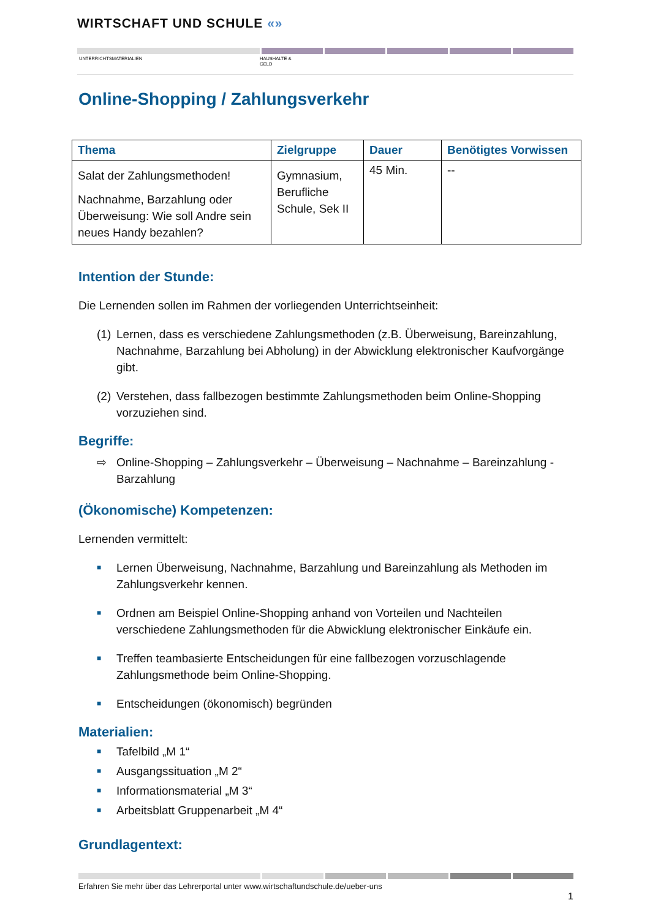WIRTSCHAFT UND SCHULE «»
UNTERRICHTSMATERIALIEN HAUSHALTE &
GELD
Online-Shopping / Zahlungsverkehr
| Thema | Zielgruppe | Dauer | Benötigtes Vorwissen |
| --- | --- | --- | --- |
| Salat der Zahlungsmethoden! Nachnahme, Barzahlung oder Überweisung: Wie soll Andre sein neues Handy bezahlen? | Gymnasium, Berufliche Schule, Sek II | 45 Min. | -- |
Intention der Stunde:
Die Lernenden sollen im Rahmen der vorliegenden Unterrichtseinheit:
(1) Lernen, dass es verschiedene Zahlungsmethoden (z.B. Überweisung, Bareinzahlung, Nachnahme, Barzahlung bei Abholung) in der Abwicklung elektronischer Kaufvorgänge gibt.
(2) Verstehen, dass fallbezogen bestimmte Zahlungsmethoden beim Online-Shopping vorzuziehen sind.
Begriffe:
⇨ Online-Shopping – Zahlungsverkehr – Überweisung – Nachnahme – Bareinzahlung - Barzahlung
(Ökonomische) Kompetenzen:
Lernenden vermittelt:
■ Lernen Überweisung, Nachnahme, Barzahlung und Bareinzahlung als Methoden im Zahlungsverkehr kennen.
■ Ordnen am Beispiel Online-Shopping anhand von Vorteilen und Nachteilen verschiedene Zahlungsmethoden für die Abwicklung elektronischer Einkäufe ein.
■ Treffen teambasierte Entscheidungen für eine fallbezogen vorzuschlagende Zahlungsmethode beim Online-Shopping.
■ Entscheidungen (ökonomisch) begründen
Materialien:
■ Tafelbild „M 1“
■ Ausgangssituation „M 2“
■ Informationsmaterial „M 3“
■ Arbeitsblatt Gruppenarbeit „M 4“
Grundlagentext:
Erfahren Sie mehr über das Lehrerportal unter www.wirtschaftundschule.de/ueber-uns
1